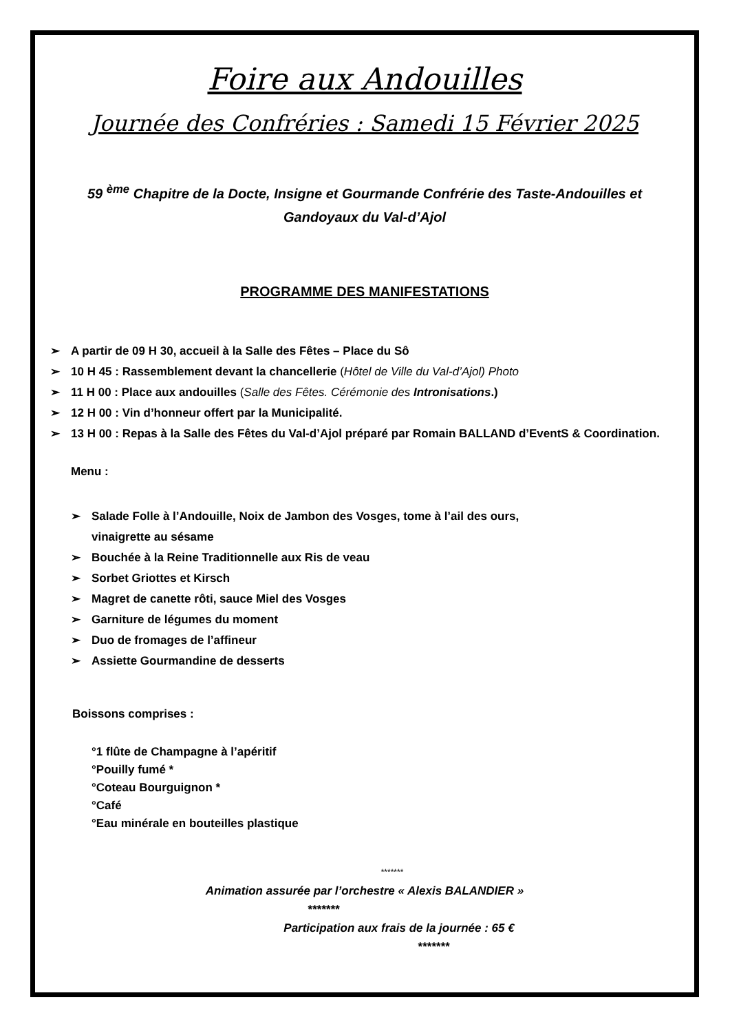Foire aux Andouilles
Journée des Confréries : Samedi 15 Février 2025
59 <sup>ème</sup> Chapitre de la Docte, Insigne et Gourmande Confrérie des Taste-Andouilles et Gandoyaux du Val-d’Ajol
PROGRAMME DES MANIFESTATIONS
➢ A partir de 09 H 30, accueil à la Salle des Fêtes – Place du Sô
➢ 10 H 45 : Rassemblement devant la chancellerie (Hôtel de Ville du Val-d’Ajol) Photo
➢ 11 H 00 : Place aux andouilles (Salle des Fêtes. Cérémonie des Intronisations.)
➢ 12 H 00 : Vin d’honneur offert par la Municipalité.
➢ 13 H 00 : Repas à la Salle des Fêtes du Val-d’Ajol préparé par Romain BALLAND d’EventS & Coordination.
Menu :
➢ Salade Folle à l’Andouille, Noix de Jambon des Vosges, tome à l’ail des ours,
vinaigrette au sésame
➢ Bouchée à la Reine Traditionnelle aux Ris de veau
➢ Sorbet Griottes et Kirsch
➢ Magret de canette rôti, sauce Miel des Vosges
➢ Garniture de légumes du moment
➢ Duo de fromages de l’affineur
➢ Assiette Gourmandine de desserts
Boissons comprises :
°1 flûte de Champagne à l’apéritif
°Pouilly fumé *
°Coteau Bourguignon *
°Café
°Eau minérale en bouteilles plastique
*******
Animation assurée par l’orchestre « Alexis BALANDIER »
*******
Participation aux frais de la journée : 65 €
*******